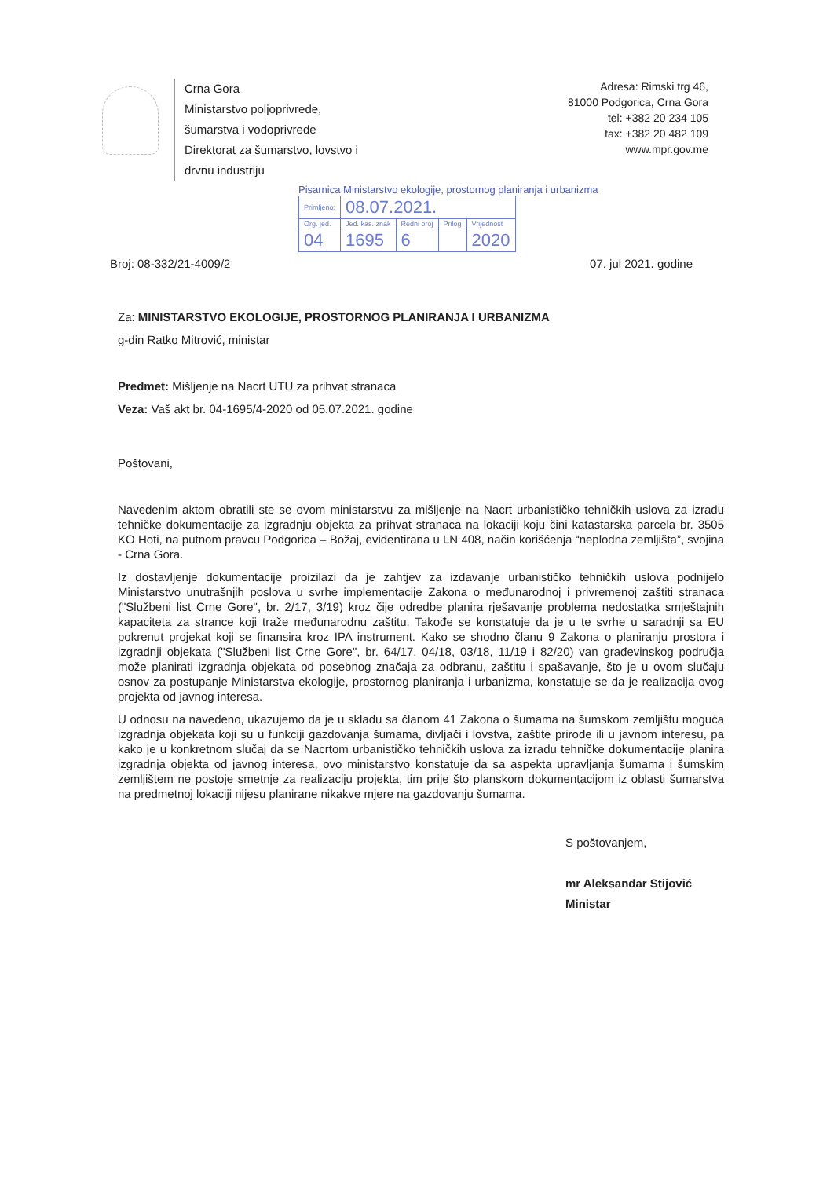Crna Gora
Ministarstvo poljoprivrede,
šumarstva i vodoprivrede
Direktorat za šumarstvo, lovstvo i
drvnu industriju
Adresa: Rimski trg 46,
81000 Podgorica, Crna Gora
tel: +382 20 234 105
fax: +382 20 482 109
www.mpr.gov.me
Pisarnica Ministarstvo ekologije, prostornog planiranja i urbanizma
| Primljeno: | 08.07.2021. | | | |
| Org. jed. | Jed. kas. znak | Redni broj | Prilog | Vrijednost |
| 04 | 1695 | 6 | | 2020 |
Broj: 08-332/21-4009/2 07. jul 2021. godine
Za: MINISTARSTVO EKOLOGIJE, PROSTORNOG PLANIRANJA I URBANIZMA
g-din Ratko Mitrović, ministar
Predmet: Mišljenje na Nacrt UTU za prihvat stranaca
Veza: Vaš akt br. 04-1695/4-2020 od 05.07.2021. godine
Poštovani,
Navedenim aktom obratili ste se ovom ministarstvu za mišljenje na Nacrt urbanističko tehničkih uslova za izradu tehničke dokumentacije za izgradnju objekta za prihvat stranaca na lokaciji koju čini katastarska parcela br. 3505 KO Hoti, na putnom pravcu Podgorica – Božaj, evidentirana u LN 408, način korišćenja “neplodna zemljišta”, svojina - Crna Gora.
Iz dostavljenje dokumentacije proizilazi da je zahtjev za izdavanje urbanističko tehničkih uslova podnijelo Ministarstvo unutrašnjih poslova u svrhe implementacije Zakona o međunarodnoj i privremenoj zaštiti stranaca ("Službeni list Crne Gore", br. 2/17, 3/19) kroz čije odredbe planira rješavanje problema nedostatka smještajnih kapaciteta za strance koji traže međunarodnu zaštitu. Takođe se konstatuje da je u te svrhe u saradnji sa EU pokrenut projekat koji se finansira kroz IPA instrument. Kako se shodno članu 9 Zakona o planiranju prostora i izgradnji objekata ("Službeni list Crne Gore", br. 64/17, 04/18, 03/18, 11/19 i 82/20) van građevinskog područja može planirati izgradnja objekata od posebnog značaja za odbranu, zaštitu i spašavanje, što je u ovom slučaju osnov za postupanje Ministarstva ekologije, prostornog planiranja i urbanizma, konstatuje se da je realizacija ovog projekta od javnog interesa.
U odnosu na navedeno, ukazujemo da je u skladu sa članom 41 Zakona o šumama na šumskom zemljištu moguća izgradnja objekata koji su u funkciji gazdovanja šumama, divljači i lovstva, zaštite prirode ili u javnom interesu, pa kako je u konkretnom slučaj da se Nacrtom urbanističko tehničkih uslova za izradu tehničke dokumentacije planira izgradnja objekta od javnog interesa, ovo ministarstvo konstatuje da sa aspekta upravljanja šumama i šumskim zemljištem ne postoje smetnje za realizaciju projekta, tim prije što planskom dokumentacijom iz oblasti šumarstva na predmetnoj lokaciji nijesu planirane nikakve mjere na gazdovanju šumama.
S poštovanjem,
mr Aleksandar Stijović
Ministar